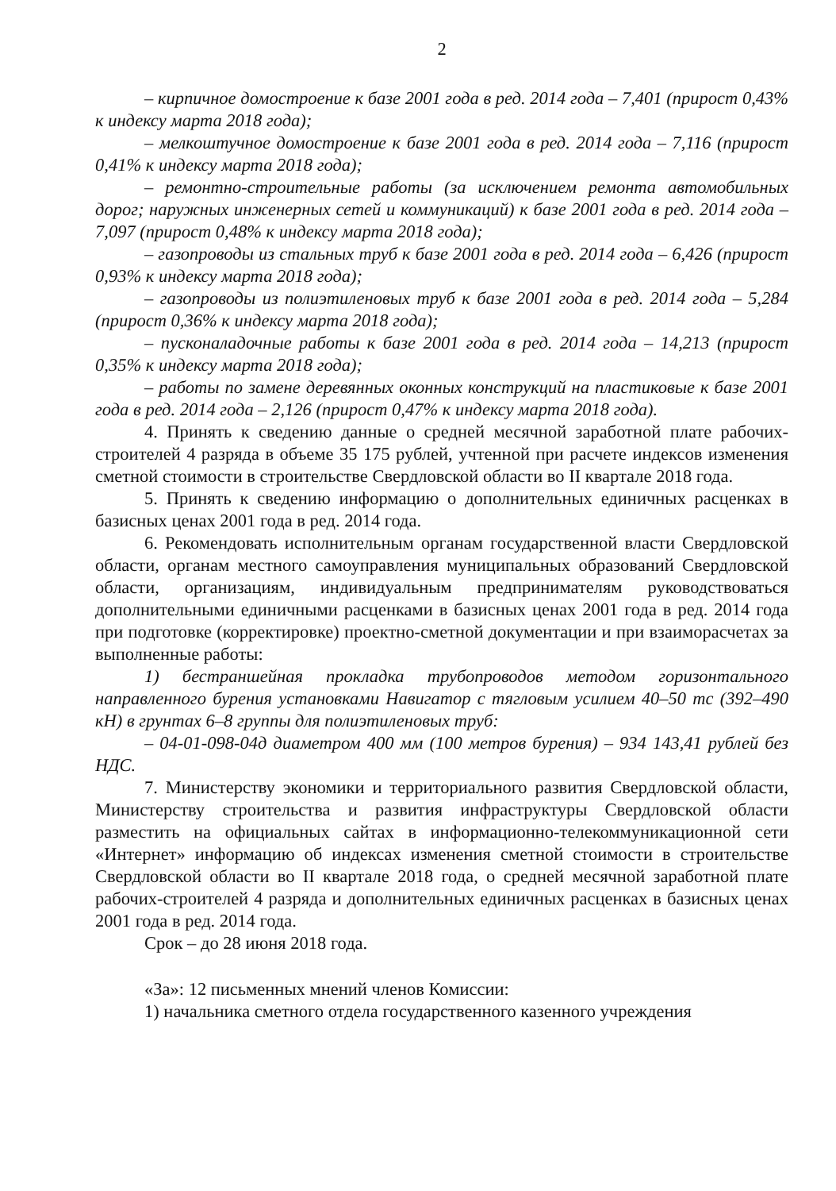2
– кирпичное домостроение к базе 2001 года в ред. 2014 года – 7,401 (прирост 0,43% к индексу марта 2018 года);
– мелкоштучное домостроение к базе 2001 года в ред. 2014 года – 7,116 (прирост 0,41% к индексу марта 2018 года);
– ремонтно-строительные работы (за исключением ремонта автомобильных дорог; наружных инженерных сетей и коммуникаций) к базе 2001 года в ред. 2014 года – 7,097 (прирост 0,48% к индексу марта 2018 года);
– газопроводы из стальных труб к базе 2001 года в ред. 2014 года – 6,426 (прирост 0,93% к индексу марта 2018 года);
– газопроводы из полиэтиленовых труб к базе 2001 года в ред. 2014 года – 5,284 (прирост 0,36% к индексу марта 2018 года);
– пусконаладочные работы к базе 2001 года в ред. 2014 года – 14,213 (прирост 0,35% к индексу марта 2018 года);
– работы по замене деревянных оконных конструкций на пластиковые к базе 2001 года в ред. 2014 года – 2,126 (прирост 0,47% к индексу марта 2018 года).
4. Принять к сведению данные о средней месячной заработной плате рабочих-строителей 4 разряда в объеме 35 175 рублей, учтенной при расчете индексов изменения сметной стоимости в строительстве Свердловской области во II квартале 2018 года.
5. Принять к сведению информацию о дополнительных единичных расценках в базисных ценах 2001 года в ред. 2014 года.
6. Рекомендовать исполнительным органам государственной власти Свердловской области, органам местного самоуправления муниципальных образований Свердловской области, организациям, индивидуальным предпринимателям руководствоваться дополнительными единичными расценками в базисных ценах 2001 года в ред. 2014 года при подготовке (корректировке) проектно-сметной документации и при взаиморасчетах за выполненные работы:
1) бестраншейная прокладка трубопроводов методом горизонтального направленного бурения установками Навигатор с тягловым усилием 40–50 тс (392–490 кН) в грунтах 6–8 группы для полиэтиленовых труб:
– 04-01-098-04д диаметром 400 мм (100 метров бурения) – 934 143,41 рублей без НДС.
7. Министерству экономики и территориального развития Свердловской области, Министерству строительства и развития инфраструктуры Свердловской области разместить на официальных сайтах в информационно-телекоммуникационной сети «Интернет» информацию об индексах изменения сметной стоимости в строительстве Свердловской области во II квартале 2018 года, о средней месячной заработной плате рабочих-строителей 4 разряда и дополнительных единичных расценках в базисных ценах 2001 года в ред. 2014 года.
Срок – до 28 июня 2018 года.
«За»: 12 письменных мнений членов Комиссии:
1) начальника сметного отдела государственного казенного учреждения